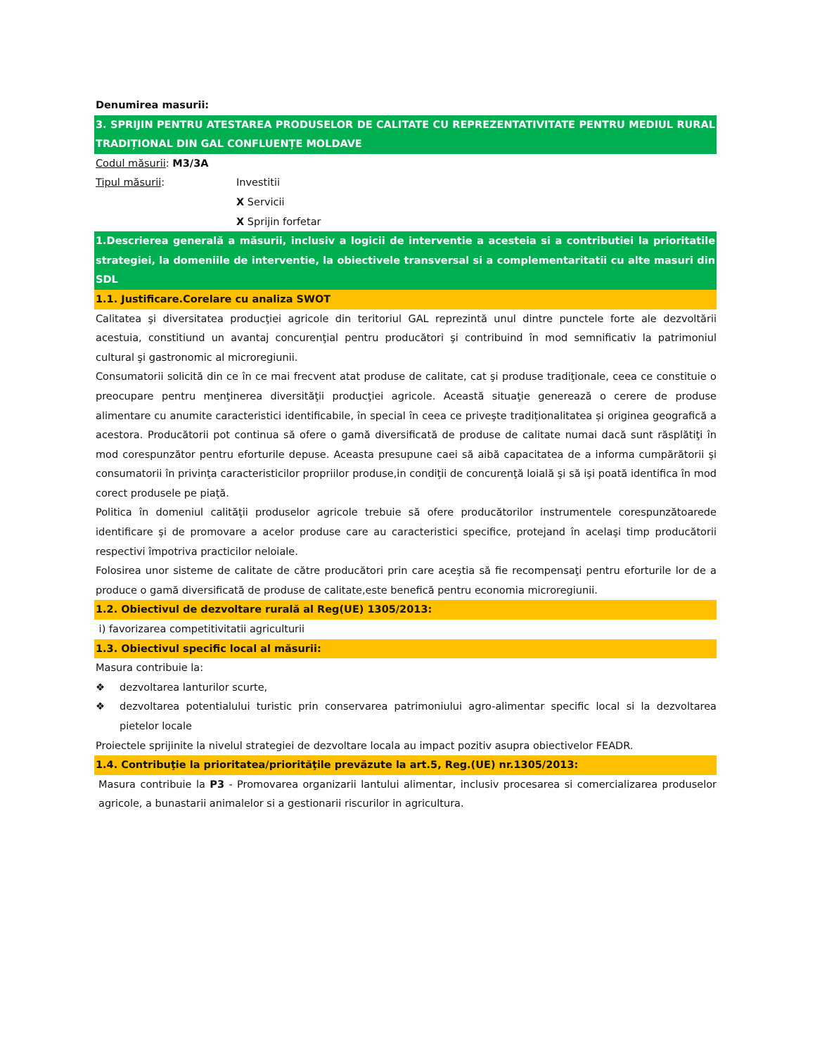Denumirea masurii:
3. SPRIJIN PENTRU ATESTAREA PRODUSELOR DE CALITATE CU REPREZENTATIVITATE PENTRU MEDIUL RURAL TRADIȚIONAL DIN GAL CONFLUENȚE MOLDAVE
Codul măsurii: M3/3A
Tipul măsurii: Investitii
X Servicii
X Sprijin forfetar
1.Descrierea generală a măsurii, inclusiv a logicii de interventie a acesteia si a contributiei la prioritatile strategiei, la domeniile de interventie, la obiectivele transversal si a complementaritatii cu alte masuri din SDL
1.1. Justificare.Corelare cu analiza SWOT
Calitatea şi diversitatea producţiei agricole din teritoriul GAL reprezintă unul dintre punctele forte ale dezvoltării acestuia, constitiund un avantaj concurenţial pentru producători şi contribuind în mod semnificativ la patrimoniul cultural şi gastronomic al microregiunii.
Consumatorii solicită din ce în ce mai frecvent atat produse de calitate, cat şi produse tradiţionale, ceea ce constituie o preocupare pentru menţinerea diversităţii producţiei agricole. Această situaţie generează o cerere de produse alimentare cu anumite caracteristici identificabile, în special în ceea ce priveşte tradiționalitatea și originea geografică a acestora. Producătorii pot continua să ofere o gamă diversificată de produse de calitate numai dacă sunt răsplătiţi în mod corespunzător pentru eforturile depuse. Aceasta presupune caei să aibă capacitatea de a informa cumpărătorii şi consumatorii în privinţa caracteristicilor propriilor produse,in condiţii de concurenţă loială şi să işi poată identifica în mod corect produsele pe piaţă.
Politica în domeniul calităţii produselor agricole trebuie să ofere producătorilor instrumentele corespunzătoarede identificare şi de promovare a acelor produse care au caracteristici specifice, protejand în acelaşi timp producătorii respectivi împotriva practicilor neloiale.
Folosirea unor sisteme de calitate de către producători prin care aceştia să fie recompensaţi pentru eforturile lor de a produce o gamă diversificată de produse de calitate,este benefică pentru economia microregiunii.
1.2. Obiectivul de dezvoltare rurală al Reg(UE) 1305/2013:
i) favorizarea competitivitatii agriculturii
1.3. Obiectivul specific local al măsurii:
Masura contribuie la:
❖ dezvoltarea lanturilor scurte,
❖ dezvoltarea potentialului turistic prin conservarea patrimoniului agro-alimentar specific local si la dezvoltarea pietelor locale
Proiectele sprijinite la nivelul strategiei de dezvoltare locala au impact pozitiv asupra obiectivelor FEADR.
1.4. Contribuţie la prioritatea/priorităţile prevăzute la art.5, Reg.(UE) nr.1305/2013:
Masura contribuie la P3 - Promovarea organizarii lantului alimentar, inclusiv procesarea si comercializarea produselor agricole, a bunastarii animalelor si a gestionarii riscurilor in agricultura.